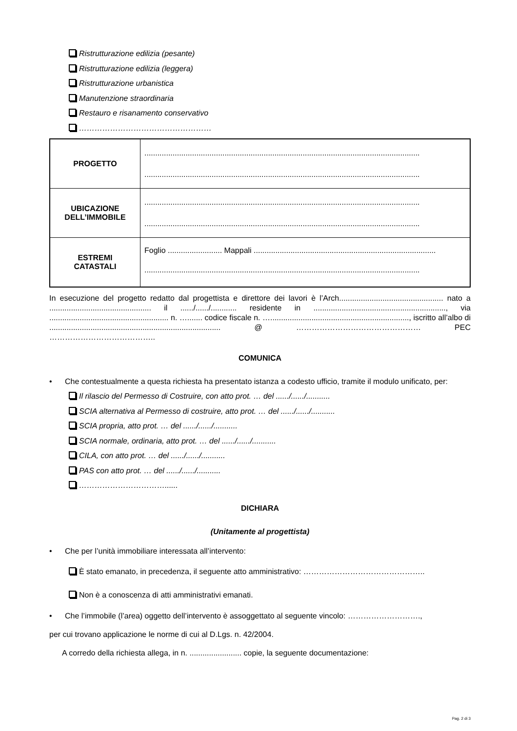Ristrutturazione edilizia (pesante)
Ristrutturazione edilizia (leggera)
Ristrutturazione urbanistica
Manutenzione straordinaria
Restauro e risanamento conservativo
……………………………………………
| PROGETTO | ............................................................................................................................... ............................................................................................................................... |
| UBICAZIONE DELL’IMMOBILE | ............................................................................................................................... ............................................................................................................................... |
| ESTREMI CATASTALI | Foglio ......................... Mappali .................................................................................... ............................................................................................................................... |
In esecuzione del progetto redatto dal progettista e direttore dei lavori è l’Arch................................................ nato a ............................................... il ....../....../............ residente in ............................................................., via ....................................................... n. …....... codice fiscale n. …................................................................, iscritto all’albo di ............................................................................... @ ………………………………………… PEC …………………………………..
COMUNICA
• Che contestualmente a questa richiesta ha presentato istanza a codesto ufficio, tramite il modulo unificato, per:
Il rilascio del Permesso di Costruire, con atto prot. … del ....../....../...........
SCIA alternativa al Permesso di costruire, atto prot. … del ....../....../...........
SCIA propria, atto prot. … del ....../....../...........
SCIA normale, ordinaria, atto prot. … del ....../....../...........
CILA, con atto prot. … del ....../....../...........
PAS con atto prot. … del ....../....../...........
……………………………......
DICHIARA
(Unitamente al progettista)
• Che per l’unità immobiliare interessata all’intervento:
È stato emanato, in precedenza, il seguente atto amministrativo: ………………………………………..
Non è a conoscenza di atti amministrativi emanati.
• Che l’immobile (l’area) oggetto dell’intervento è assoggettato al seguente vincolo: ……………………….,
per cui trovano applicazione le norme di cui al D.Lgs. n. 42/2004.
A corredo della richiesta allega, in n. ........................ copie, la seguente documentazione:
Pag. 2 di 3